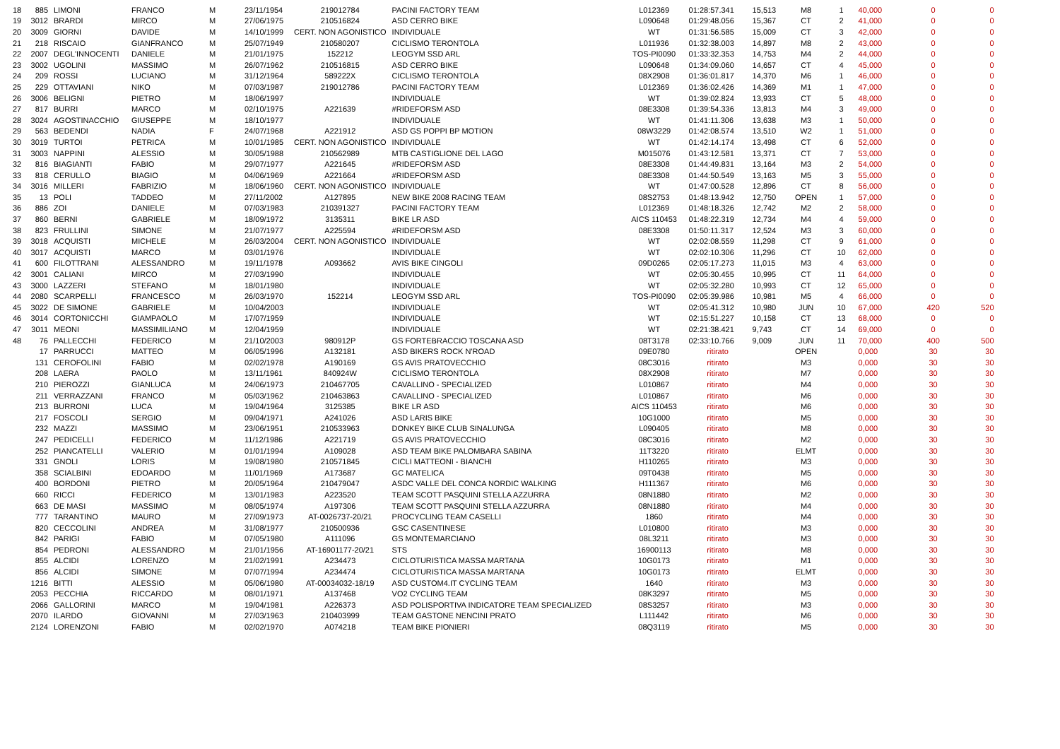| 18 | 885 | LIMONI | FRANCO | M | 23/11/1954 | 219012784 | PACINI FACTORY TEAM | L012369 | 01:28:57.341 | 15,513 | M8 | 1 | 40,000 | 0 | 0 |
| 19 | 3012 | BRARDI | MIRCO | M | 27/06/1975 | 210516824 | ASD CERRO BIKE | L090648 | 01:29:48.056 | 15,367 | CT | 2 | 41,000 | 0 | 0 |
| 20 | 3009 | GIORNI | DAVIDE | M | 14/10/1999 | CERT. NON AGONISTICO | INDIVIDUALE | WT | 01:31:56.585 | 15,009 | CT | 3 | 42,000 | 0 | 0 |
| 21 | 218 | RISCAIO | GIANFRANCO | M | 25/07/1949 | 210580207 | CICLISMO TERONTOLA | L011936 | 01:32:38.003 | 14,897 | M8 | 2 | 43,000 | 0 | 0 |
| 22 | 2007 | DEGL'INNOCENTI | DANIELE | M | 21/01/1975 | 152212 | LEOGYM SSD ARL | TOS-PI0090 | 01:33:32.353 | 14,753 | M4 | 2 | 44,000 | 0 | 0 |
| 23 | 3002 | UGOLINI | MASSIMO | M | 26/07/1962 | 210516815 | ASD CERRO BIKE | L090648 | 01:34:09.060 | 14,657 | CT | 4 | 45,000 | 0 | 0 |
| 24 | 209 | ROSSI | LUCIANO | M | 31/12/1964 | 589222X | CICLISMO TERONTOLA | 08X2908 | 01:36:01.817 | 14,370 | M6 | 1 | 46,000 | 0 | 0 |
| 25 | 229 | OTTAVIANI | NIKO | M | 07/03/1987 | 219012786 | PACINI FACTORY TEAM | L012369 | 01:36:02.426 | 14,369 | M1 | 1 | 47,000 | 0 | 0 |
| 26 | 3006 | BELIGNI | PIETRO | M | 18/06/1997 | | INDIVIDUALE | WT | 01:39:02.824 | 13,933 | CT | 5 | 48,000 | 0 | 0 |
| 27 | 817 | BURRI | MARCO | M | 02/10/1975 | A221639 | #RIDEFORSM ASD | 08E3308 | 01:39:54.336 | 13,813 | M4 | 3 | 49,000 | 0 | 0 |
| 28 | 3024 | AGOSTINACCHIO | GIUSEPPE | M | 18/10/1977 | | INDIVIDUALE | WT | 01:41:11.306 | 13,638 | M3 | 1 | 50,000 | 0 | 0 |
| 29 | 563 | BEDENDI | NADIA | F | 24/07/1968 | A221912 | ASD GS POPPI BP MOTION | 08W3229 | 01:42:08.574 | 13,510 | W2 | 1 | 51,000 | 0 | 0 |
| 30 | 3019 | TURTOI | PETRICA | M | 10/01/1985 | CERT. NON AGONISTICO | INDIVIDUALE | WT | 01:42:14.174 | 13,498 | CT | 6 | 52,000 | 0 | 0 |
| 31 | 3003 | NAPPINI | ALESSIO | M | 30/05/1988 | 210562989 | MTB CASTIGLIONE DEL LAGO | M015076 | 01:43:12.581 | 13,371 | CT | 7 | 53,000 | 0 | 0 |
| 32 | 816 | BIAGIANTI | FABIO | M | 29/07/1977 | A221645 | #RIDEFORSM ASD | 08E3308 | 01:44:49.831 | 13,164 | M3 | 2 | 54,000 | 0 | 0 |
| 33 | 818 | CERULLO | BIAGIO | M | 04/06/1969 | A221664 | #RIDEFORSM ASD | 08E3308 | 01:44:50.549 | 13,163 | M5 | 3 | 55,000 | 0 | 0 |
| 34 | 3016 | MILLERI | FABRIZIO | M | 18/06/1960 | CERT. NON AGONISTICO | INDIVIDUALE | WT | 01:47:00.528 | 12,896 | CT | 8 | 56,000 | 0 | 0 |
| 35 | 13 | POLI | TADDEO | M | 27/11/2002 | A127895 | NEW BIKE 2008 RACING TEAM | 08S2753 | 01:48:13.942 | 12,750 | OPEN | 1 | 57,000 | 0 | 0 |
| 36 | 886 | ZOI | DANIELE | M | 07/03/1983 | 210391327 | PACINI FACTORY TEAM | L012369 | 01:48:18.326 | 12,742 | M2 | 2 | 58,000 | 0 | 0 |
| 37 | 860 | BERNI | GABRIELE | M | 18/09/1972 | 3135311 | BIKE LR ASD | AICS 110453 | 01:48:22.319 | 12,734 | M4 | 4 | 59,000 | 0 | 0 |
| 38 | 823 | FRULLINI | SIMONE | M | 21/07/1977 | A225594 | #RIDEFORSM ASD | 08E3308 | 01:50:11.317 | 12,524 | M3 | 3 | 60,000 | 0 | 0 |
| 39 | 3018 | ACQUISTI | MICHELE | M | 26/03/2004 | CERT. NON AGONISTICO | INDIVIDUALE | WT | 02:02:08.559 | 11,298 | CT | 9 | 61,000 | 0 | 0 |
| 40 | 3017 | ACQUISTI | MARCO | M | 03/01/1976 | | INDIVIDUALE | WT | 02:02:10.306 | 11,296 | CT | 10 | 62,000 | 0 | 0 |
| 41 | 600 | FILOTTRANI | ALESSANDRO | M | 19/11/1978 | A093662 | AVIS BIKE CINGOLI | 09D0265 | 02:05:17.273 | 11,015 | M3 | 4 | 63,000 | 0 | 0 |
| 42 | 3001 | CALIANI | MIRCO | M | 27/03/1990 | | INDIVIDUALE | WT | 02:05:30.455 | 10,995 | CT | 11 | 64,000 | 0 | 0 |
| 43 | 3000 | LAZZERI | STEFANO | M | 18/01/1980 | | INDIVIDUALE | WT | 02:05:32.280 | 10,993 | CT | 12 | 65,000 | 0 | 0 |
| 44 | 2080 | SCARPELLI | FRANCESCO | M | 26/03/1970 | 152214 | LEOGYM SSD ARL | TOS-PI0090 | 02:05:39.986 | 10,981 | M5 | 4 | 66,000 | 0 | 0 |
| 45 | 3022 | DE SIMONE | GABRIELE | M | 10/04/2003 | | INDIVIDUALE | WT | 02:05:41.312 | 10,980 | JUN | 10 | 67,000 | 420 | 520 |
| 46 | 3014 | CORTONICCHI | GIAMPAOLO | M | 17/07/1959 | | INDIVIDUALE | WT | 02:15:51.227 | 10,158 | CT | 13 | 68,000 | 0 | 0 |
| 47 | 3011 | MEONI | MASSIMILIANO | M | 12/04/1959 | | INDIVIDUALE | WT | 02:21:38.421 | 9,743 | CT | 14 | 69,000 | 0 | 0 |
| 48 | 76 | PALLECCHI | FEDERICO | M | 21/10/2003 | 980912P | GS FORTEBRACCIO TOSCANA ASD | 08T3178 | 02:33:10.766 | 9,009 | JUN | 11 | 70,000 | 400 | 500 |
| | 17 | PARRUCCI | MATTEO | M | 06/05/1996 | A132181 | ASD BIKERS ROCK N'ROAD | 09E0780 | ritirato | | OPEN | | 0,000 | 30 | 30 |
| | 131 | CEROFOLINI | FABIO | M | 02/02/1978 | A190169 | GS AVIS PRATOVECCHIO | 08C3016 | ritirato | | M3 | | 0,000 | 30 | 30 |
| | 208 | LAERA | PAOLO | M | 13/11/1961 | 840924W | CICLISMO TERONTOLA | 08X2908 | ritirato | | M7 | | 0,000 | 30 | 30 |
| | 210 | PIEROZZI | GIANLUCA | M | 24/06/1973 | 210467705 | CAVALLINO - SPECIALIZED | L010867 | ritirato | | M4 | | 0,000 | 30 | 30 |
| | 211 | VERRAZZANI | FRANCO | M | 05/03/1962 | 210463863 | CAVALLINO - SPECIALIZED | L010867 | ritirato | | M6 | | 0,000 | 30 | 30 |
| | 213 | BURRONI | LUCA | M | 19/04/1964 | 3125385 | BIKE LR ASD | AICS 110453 | ritirato | | M6 | | 0,000 | 30 | 30 |
| | 217 | FOSCOLI | SERGIO | M | 09/04/1971 | A241026 | ASD LARIS BIKE | 10G1000 | ritirato | | M5 | | 0,000 | 30 | 30 |
| | 232 | MAZZI | MASSIMO | M | 23/06/1951 | 210533963 | DONKEY BIKE CLUB SINALUNGA | L090405 | ritirato | | M8 | | 0,000 | 30 | 30 |
| | 247 | PEDICELLI | FEDERICO | M | 11/12/1986 | A221719 | GS AVIS PRATOVECCHIO | 08C3016 | ritirato | | M2 | | 0,000 | 30 | 30 |
| | 252 | PIANCATELLI | VALERIO | M | 01/01/1994 | A109028 | ASD TEAM BIKE PALOMBARA SABINA | 11T3220 | ritirato | | ELMT | | 0,000 | 30 | 30 |
| | 331 | GNOLI | LORIS | M | 19/08/1980 | 210571845 | CICLI MATTEONI - BIANCHI | H110265 | ritirato | | M3 | | 0,000 | 30 | 30 |
| | 358 | SCIALBINI | EDOARDO | M | 11/01/1969 | A173687 | GC MATELICA | 09T0438 | ritirato | | M5 | | 0,000 | 30 | 30 |
| | 400 | BORDONI | PIETRO | M | 20/05/1964 | 210479047 | ASDC VALLE DEL CONCA NORDIC WALKING | H111367 | ritirato | | M6 | | 0,000 | 30 | 30 |
| | 660 | RICCI | FEDERICO | M | 13/01/1983 | A223520 | TEAM SCOTT PASQUINI STELLA AZZURRA | 08N1880 | ritirato | | M2 | | 0,000 | 30 | 30 |
| | 663 | DE MASI | MASSIMO | M | 08/05/1974 | A197306 | TEAM SCOTT PASQUINI STELLA AZZURRA | 08N1880 | ritirato | | M4 | | 0,000 | 30 | 30 |
| | 777 | TARANTINO | MAURO | M | 27/09/1973 | AT-0026737-20/21 | PROCYCLING TEAM CASELLI | 1860 | ritirato | | M4 | | 0,000 | 30 | 30 |
| | 820 | CECCOLINI | ANDREA | M | 31/08/1977 | 210500936 | GSC CASENTINESE | L010800 | ritirato | | M3 | | 0,000 | 30 | 30 |
| | 842 | PARIGI | FABIO | M | 07/05/1980 | A111096 | GS MONTEMARCIANO | 08L3211 | ritirato | | M3 | | 0,000 | 30 | 30 |
| | 854 | PEDRONI | ALESSANDRO | M | 21/01/1956 | AT-16901177-20/21 | STS | 16900113 | ritirato | | M8 | | 0,000 | 30 | 30 |
| | 855 | ALCIDI | LORENZO | M | 21/02/1991 | A234473 | CICLOTURISTICA MASSA MARTANA | 10G0173 | ritirato | | M1 | | 0,000 | 30 | 30 |
| | 856 | ALCIDI | SIMONE | M | 07/07/1994 | A234474 | CICLOTURISTICA MASSA MARTANA | 10G0173 | ritirato | | ELMT | | 0,000 | 30 | 30 |
| | 1216 | BITTI | ALESSIO | M | 05/06/1980 | AT-00034032-18/19 | ASD CUSTOM4.IT CYCLING TEAM | 1640 | ritirato | | M3 | | 0,000 | 30 | 30 |
| | 2053 | PECCHIA | RICCARDO | M | 08/01/1971 | A137468 | VO2 CYCLING TEAM | 08K3297 | ritirato | | M5 | | 0,000 | 30 | 30 |
| | 2066 | GALLORINI | MARCO | M | 19/04/1981 | A226373 | ASD POLISPORTIVA INDICATORE TEAM SPECIALIZED | 08S3257 | ritirato | | M3 | | 0,000 | 30 | 30 |
| | 2070 | ILARDO | GIOVANNI | M | 27/03/1963 | 210403999 | TEAM GASTONE NENCINI PRATO | L111442 | ritirato | | M6 | | 0,000 | 30 | 30 |
| | 2124 | LORENZONI | FABIO | M | 02/02/1970 | A074218 | TEAM BIKE PIONIERI | 08Q3119 | ritirato | | M5 | | 0,000 | 30 | 30 |